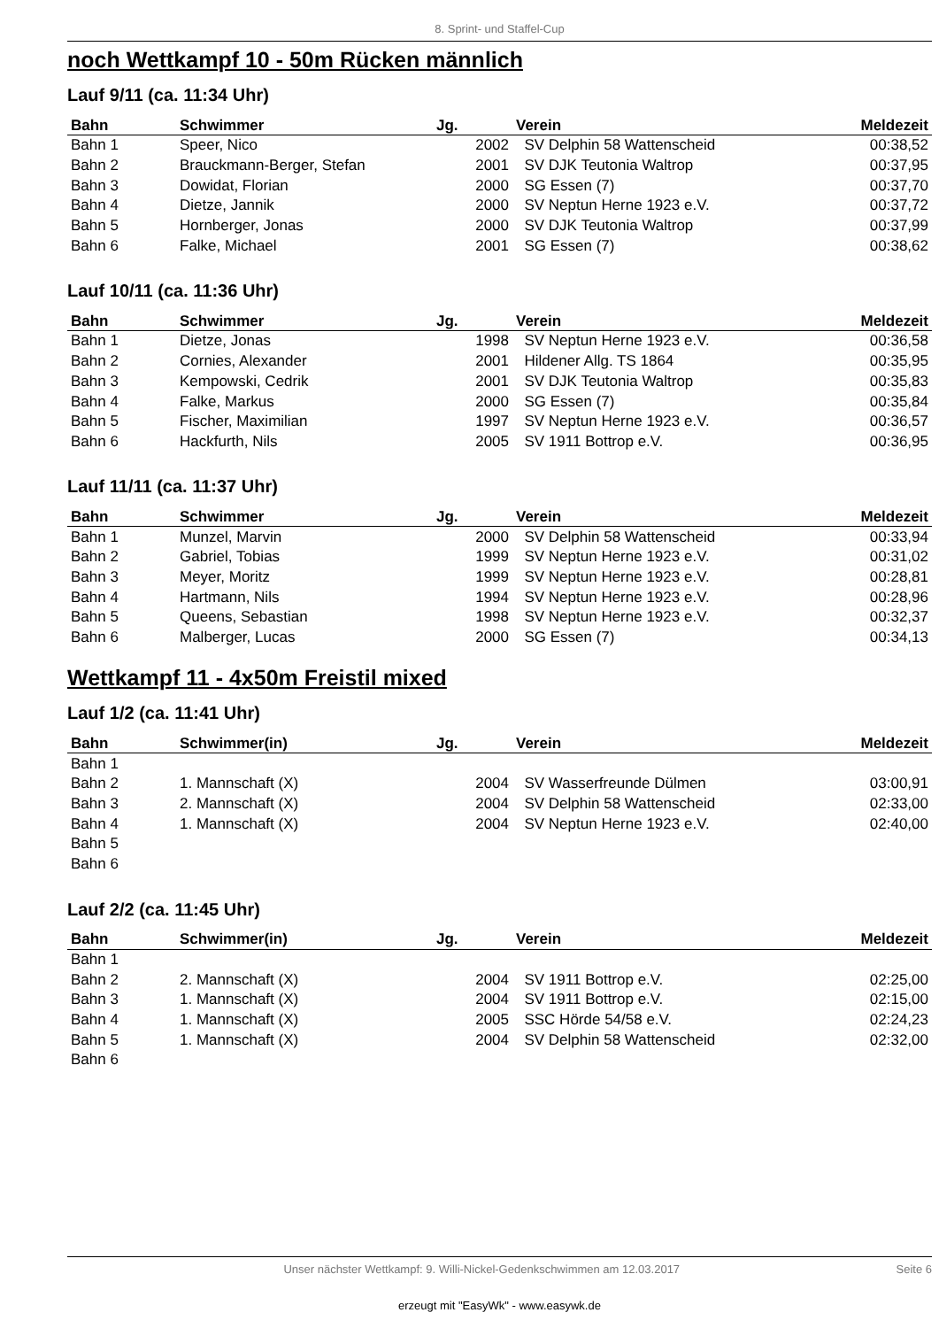8. Sprint- und Staffel-Cup
noch Wettkampf 10 - 50m Rücken männlich
Lauf 9/11 (ca. 11:34 Uhr)
| Bahn | Schwimmer | Jg. | Verein | Meldezeit |
| --- | --- | --- | --- | --- |
| Bahn 1 | Speer, Nico | 2002 | SV Delphin 58 Wattenscheid | 00:38,52 |
| Bahn 2 | Brauckmann-Berger, Stefan | 2001 | SV DJK Teutonia Waltrop | 00:37,95 |
| Bahn 3 | Dowidat, Florian | 2000 | SG Essen (7) | 00:37,70 |
| Bahn 4 | Dietze, Jannik | 2000 | SV Neptun Herne 1923 e.V. | 00:37,72 |
| Bahn 5 | Hornberger, Jonas | 2000 | SV DJK Teutonia Waltrop | 00:37,99 |
| Bahn 6 | Falke, Michael | 2001 | SG Essen (7) | 00:38,62 |
Lauf 10/11 (ca. 11:36 Uhr)
| Bahn | Schwimmer | Jg. | Verein | Meldezeit |
| --- | --- | --- | --- | --- |
| Bahn 1 | Dietze, Jonas | 1998 | SV Neptun Herne 1923 e.V. | 00:36,58 |
| Bahn 2 | Cornies, Alexander | 2001 | Hildener Allg. TS 1864 | 00:35,95 |
| Bahn 3 | Kempowski, Cedrik | 2001 | SV DJK Teutonia Waltrop | 00:35,83 |
| Bahn 4 | Falke, Markus | 2000 | SG Essen (7) | 00:35,84 |
| Bahn 5 | Fischer, Maximilian | 1997 | SV Neptun Herne 1923 e.V. | 00:36,57 |
| Bahn 6 | Hackfurth, Nils | 2005 | SV 1911 Bottrop e.V. | 00:36,95 |
Lauf 11/11 (ca. 11:37 Uhr)
| Bahn | Schwimmer | Jg. | Verein | Meldezeit |
| --- | --- | --- | --- | --- |
| Bahn 1 | Munzel, Marvin | 2000 | SV Delphin 58 Wattenscheid | 00:33,94 |
| Bahn 2 | Gabriel, Tobias | 1999 | SV Neptun Herne 1923 e.V. | 00:31,02 |
| Bahn 3 | Meyer, Moritz | 1999 | SV Neptun Herne 1923 e.V. | 00:28,81 |
| Bahn 4 | Hartmann, Nils | 1994 | SV Neptun Herne 1923 e.V. | 00:28,96 |
| Bahn 5 | Queens, Sebastian | 1998 | SV Neptun Herne 1923 e.V. | 00:32,37 |
| Bahn 6 | Malberger, Lucas | 2000 | SG Essen (7) | 00:34,13 |
Wettkampf 11 - 4x50m Freistil mixed
Lauf 1/2 (ca. 11:41 Uhr)
| Bahn | Schwimmer(in) | Jg. | Verein | Meldezeit |
| --- | --- | --- | --- | --- |
| Bahn 1 | | | | |
| Bahn 2 | 1. Mannschaft (X) | 2004 | SV Wasserfreunde Dülmen | 03:00,91 |
| Bahn 3 | 2. Mannschaft (X) | 2004 | SV Delphin 58 Wattenscheid | 02:33,00 |
| Bahn 4 | 1. Mannschaft (X) | 2004 | SV Neptun Herne 1923 e.V. | 02:40,00 |
| Bahn 5 | | | | |
| Bahn 6 | | | | |
Lauf 2/2 (ca. 11:45 Uhr)
| Bahn | Schwimmer(in) | Jg. | Verein | Meldezeit |
| --- | --- | --- | --- | --- |
| Bahn 1 | | | | |
| Bahn 2 | 2. Mannschaft (X) | 2004 | SV 1911 Bottrop e.V. | 02:25,00 |
| Bahn 3 | 1. Mannschaft (X) | 2004 | SV 1911 Bottrop e.V. | 02:15,00 |
| Bahn 4 | 1. Mannschaft (X) | 2005 | SSC Hörde 54/58 e.V. | 02:24,23 |
| Bahn 5 | 1. Mannschaft (X) | 2004 | SV Delphin 58 Wattenscheid | 02:32,00 |
| Bahn 6 | | | | |
Unser nächster Wettkampf: 9. Willi-Nickel-Gedenkschwimmen am 12.03.2017 Seite 6
erzeugt mit "EasyWk" - www.easywk.de